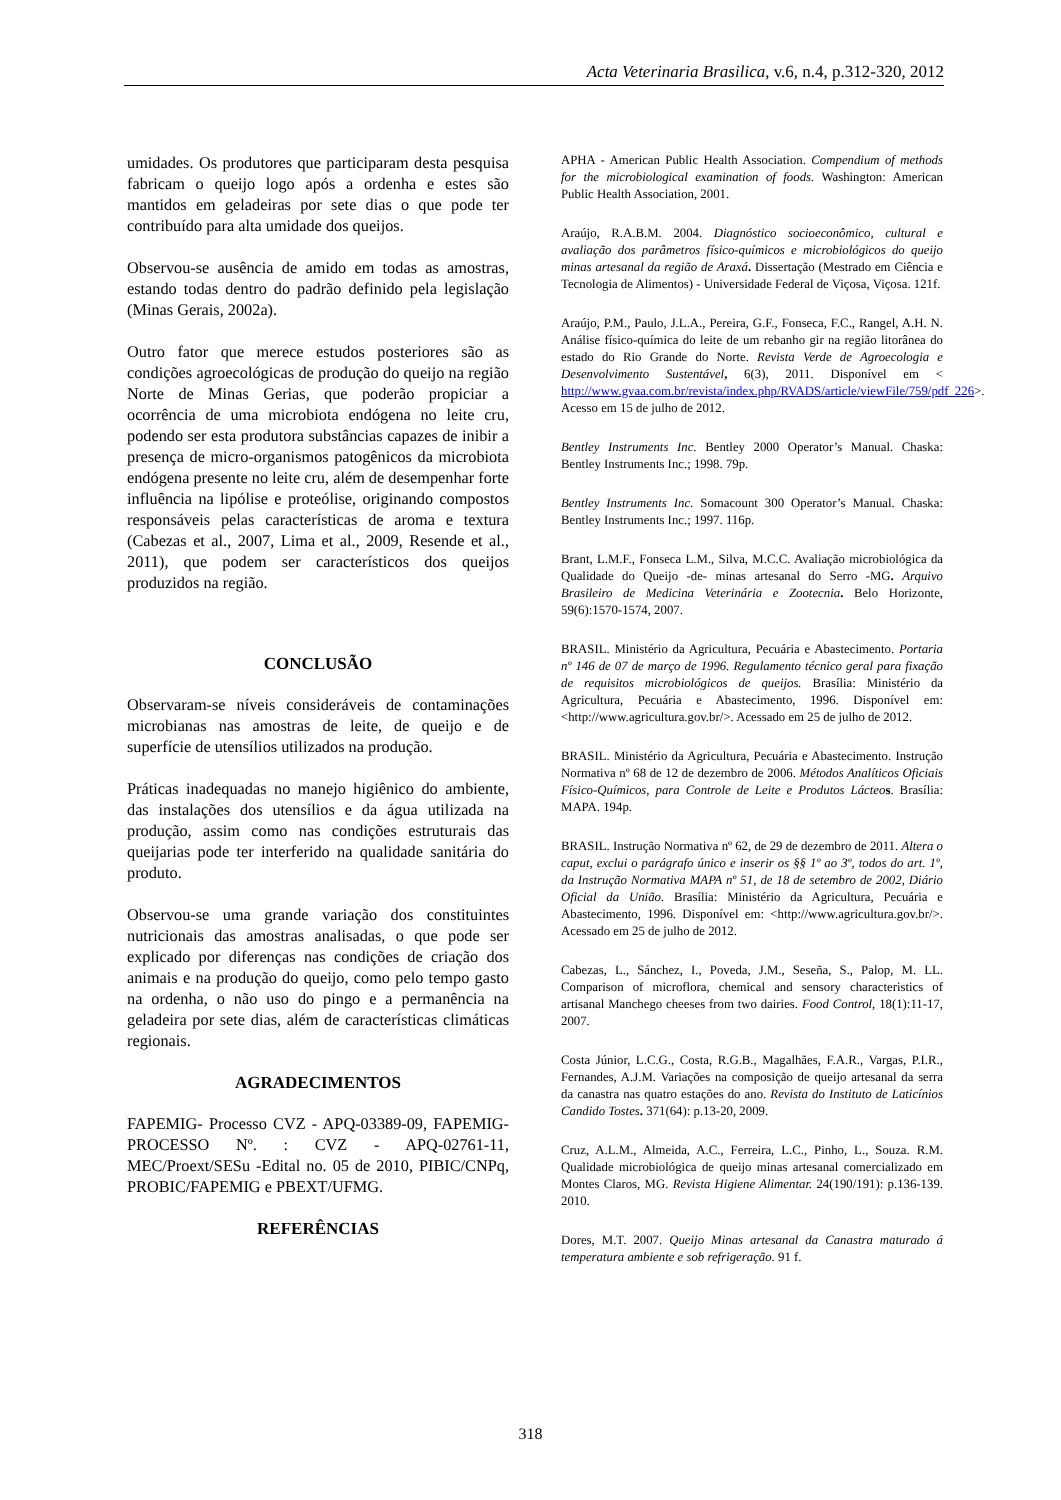Acta Veterinaria Brasilica, v.6, n.4, p.312-320, 2012
umidades. Os produtores que participaram desta pesquisa fabricam o queijo logo após a ordenha e estes são mantidos em geladeiras por sete dias o que pode ter contribuído para alta umidade dos queijos.
Observou-se ausência de amido em todas as amostras, estando todas dentro do padrão definido pela legislação (Minas Gerais, 2002a).
Outro fator que merece estudos posteriores são as condições agroecológicas de produção do queijo na região Norte de Minas Gerias, que poderão propiciar a ocorrência de uma microbiota endógena no leite cru, podendo ser esta produtora substâncias capazes de inibir a presença de micro-organismos patogênicos da microbiota endógena presente no leite cru, além de desempenhar forte influência na lipólise e proteólise, originando compostos responsáveis pelas características de aroma e textura (Cabezas et al., 2007, Lima et al., 2009, Resende et al., 2011), que podem ser característicos dos queijos produzidos na região.
CONCLUSÃO
Observaram-se níveis consideráveis de contaminações microbianas nas amostras de leite, de queijo e de superfície de utensílios utilizados na produção.
Práticas inadequadas no manejo higiênico do ambiente, das instalações dos utensílios e da água utilizada na produção, assim como nas condições estruturais das queijarias pode ter interferido na qualidade sanitária do produto.
Observou-se uma grande variação dos constituintes nutricionais das amostras analisadas, o que pode ser explicado por diferenças nas condições de criação dos animais e na produção do queijo, como pelo tempo gasto na ordenha, o não uso do pingo e a permanência na geladeira por sete dias, além de características climáticas regionais.
AGRADECIMENTOS
FAPEMIG- Processo CVZ - APQ-03389-09, FAPEMIG-PROCESSO Nº. : CVZ - APQ-02761-11, MEC/Proext/SESu -Edital no. 05 de 2010, PIBIC/CNPq, PROBIC/FAPEMIG e PBEXT/UFMG.
REFERÊNCIAS
APHA - American Public Health Association. Compendium of methods for the microbiological examination of foods. Washington: American Public Health Association, 2001.
Araújo, R.A.B.M. 2004. Diagnóstico socioeconômico, cultural e avaliação dos parâmetros físico-químicos e microbiológicos do queijo minas artesanal da região de Araxá. Dissertação (Mestrado em Ciência e Tecnologia de Alimentos) - Universidade Federal de Viçosa, Viçosa. 121f.
Araújo, P.M., Paulo, J.L.A., Pereira, G.F., Fonseca, F.C., Rangel, A.H. N. Análise físico-química do leite de um rebanho gir na região litorânea do estado do Rio Grande do Norte. Revista Verde de Agroecologia e Desenvolvimento Sustentável, 6(3), 2011. Disponível em < http://www.gvaa.com.br/revista/index.php/RVADS/article/viewFile/759/pdf_226>. Acesso em 15 de julho de 2012.
Bentley Instruments Inc. Bentley 2000 Operator’s Manual. Chaska: Bentley Instruments Inc.; 1998. 79p.
Bentley Instruments Inc. Somacount 300 Operator’s Manual. Chaska: Bentley Instruments Inc.; 1997. 116p.
Brant, L.M.F., Fonseca L.M., Silva, M.C.C. Avaliação microbiológica da Qualidade do Queijo -de- minas artesanal do Serro -MG. Arquivo Brasileiro de Medicina Veterinária e Zootecnia. Belo Horizonte, 59(6):1570-1574, 2007.
BRASIL. Ministério da Agricultura, Pecuária e Abastecimento. Portaria nº 146 de 07 de março de 1996. Regulamento técnico geral para fixação de requisitos microbiológicos de queijos. Brasília: Ministério da Agricultura, Pecuária e Abastecimento, 1996. Disponível em: <http://www.agricultura.gov.br/>. Acessado em 25 de julho de 2012.
BRASIL. Ministério da Agricultura, Pecuária e Abastecimento. Instrução Normativa nº 68 de 12 de dezembro de 2006. Métodos Analíticos Oficiais Físico-Químicos, para Controle de Leite e Produtos Lácteo s. Brasília: MAPA. 194p.
BRASIL. Instrução Normativa nº 62, de 29 de dezembro de 2011. Altera o caput, exclui o parágrafo único e inserir os §§ 1º ao 3º, todos do art. 1º, da Instrução Normativa MAPA nº 51, de 18 de setembro de 2002, Diário Oficial da União. Brasília: Ministério da Agricultura, Pecuária e Abastecimento, 1996. Disponível em: <http://www.agricultura.gov.br/>. Acessado em 25 de julho de 2012.
Cabezas, L., Sánchez, I., Poveda, J.M., Seseña, S., Palop, M. LL. Comparison of microflora, chemical and sensory characteristics of artisanal Manchego cheeses from two dairies. Food Control, 18(1):11-17, 2007.
Costa Júnior, L.C.G., Costa, R.G.B., Magalhães, F.A.R., Vargas, P.I.R., Fernandes, A.J.M. Variações na composição de queijo artesanal da serra da canastra nas quatro estações do ano. Revista do Instituto de Laticínios Candido Tostes. 371(64): p.13-20, 2009.
Cruz, A.L.M., Almeida, A.C., Ferreira, L.C., Pinho, L., Souza. R.M. Qualidade microbiológica de queijo minas artesanal comercializado em Montes Claros, MG. Revista Higiene Alimentar. 24(190/191): p.136-139. 2010.
Dores, M.T. 2007. Queijo Minas artesanal da Canastra maturado á temperatura ambiente e sob refrigeração. 91 f.
318